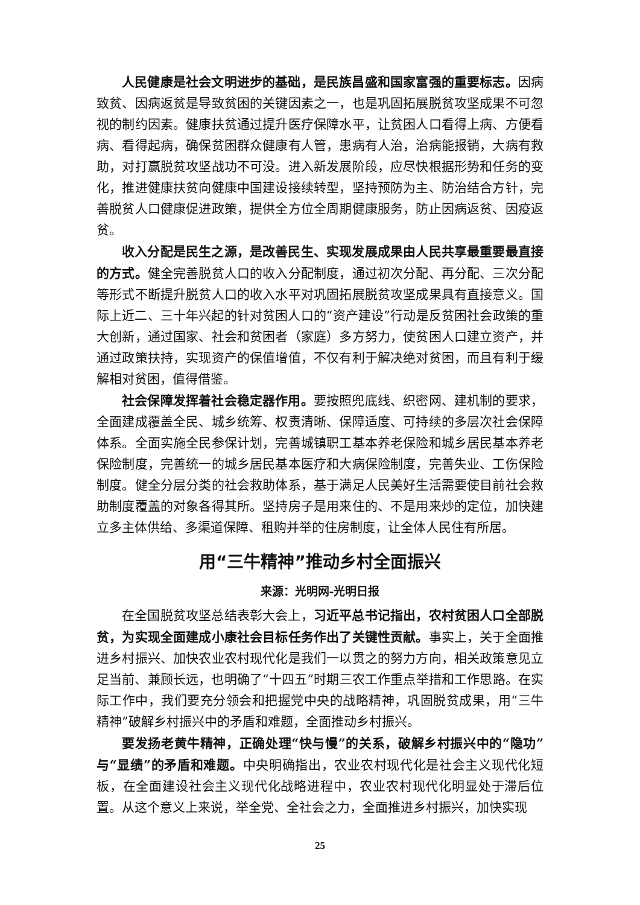人民健康是社会文明进步的基础，是民族昌盛和国家富强的重要标志。因病致贫、因病返贫是导致贫困的关键因素之一，也是巩固拓展脱贫攻坚成果不可忽视的制约因素。健康扶贫通过提升医疗保障水平，让贫困人口看得上病、方便看病、看得起病，确保贫困群众健康有人管，患病有人治，治病能报销，大病有救助，对打赢脱贫攻坚战功不可没。进入新发展阶段，应尽快根据形势和任务的变化，推进健康扶贫向健康中国建设接续转型，坚持预防为主、防治结合方针，完善脱贫人口健康促进政策，提供全方位全周期健康服务，防止因病返贫、因疫返贫。
收入分配是民生之源，是改善民生、实现发展成果由人民共享最重要最直接的方式。健全完善脱贫人口的收入分配制度，通过初次分配、再分配、三次分配等形式不断提升脱贫人口的收入水平对巩固拓展脱贫攻坚成果具有直接意义。国际上近二、三十年兴起的针对贫困人口的“资产建设”行动是反贫困社会政策的重大创新，通过国家、社会和贫困者（家庭）多方努力，使贫困人口建立资产，并通过政策扶持，实现资产的保值增值，不仅有利于解决绝对贫困，而且有利于缓解相对贫困，值得借鉴。
社会保障发挥着社会稳定器作用。要按照兜底线、织密网、建机制的要求，全面建成覆盖全民、城乡统筹、权责清晰、保障适度、可持续的多层次社会保障体系。全面实施全民参保计划，完善城镇职工基本养老保险和城乡居民基本养老保险制度，完善统一的城乡居民基本医疗和大病保险制度，完善失业、工伤保险制度。健全分层分类的社会救助体系，基于满足人民美好生活需要使目前社会救助制度覆盖的对象各得其所。坚持房子是用来住的、不是用来炒的定位，加快建立多主体供给、多渠道保障、租购并举的住房制度，让全体人民住有所居。
用“三牛精神”推动乡村全面振兴
来源：光明网-光明日报
在全国脱贫攻坚总结表彰大会上，习近平总书记指出，农村贫困人口全部脱贫，为实现全面建成小康社会目标任务作出了关键性贡献。事实上，关于全面推进乡村振兴、加快农业农村现代化是我们一以贯之的努力方向，相关政策意见立足当前、兼顾长远，也明确了“十四五”时期三农工作重点举措和工作思路。在实际工作中，我们要充分领会和把握党中央的战略精神，巩固脱贫成果，用“三牛精神”破解乡村振兴中的矛盾和难题，全面推动乡村振兴。
要发扬老黄牛精神，正确处理“快与慢”的关系，破解乡村振兴中的“隐功”与“显绩”的矛盾和难题。中央明确指出，农业农村现代化是社会主义现代化短板，在全面建设社会主义现代化战略进程中，农业农村现代化明显处于滞后位置。从这个意义上来说，举全党、全社会之力，全面推进乡村振兴，加快实现
25